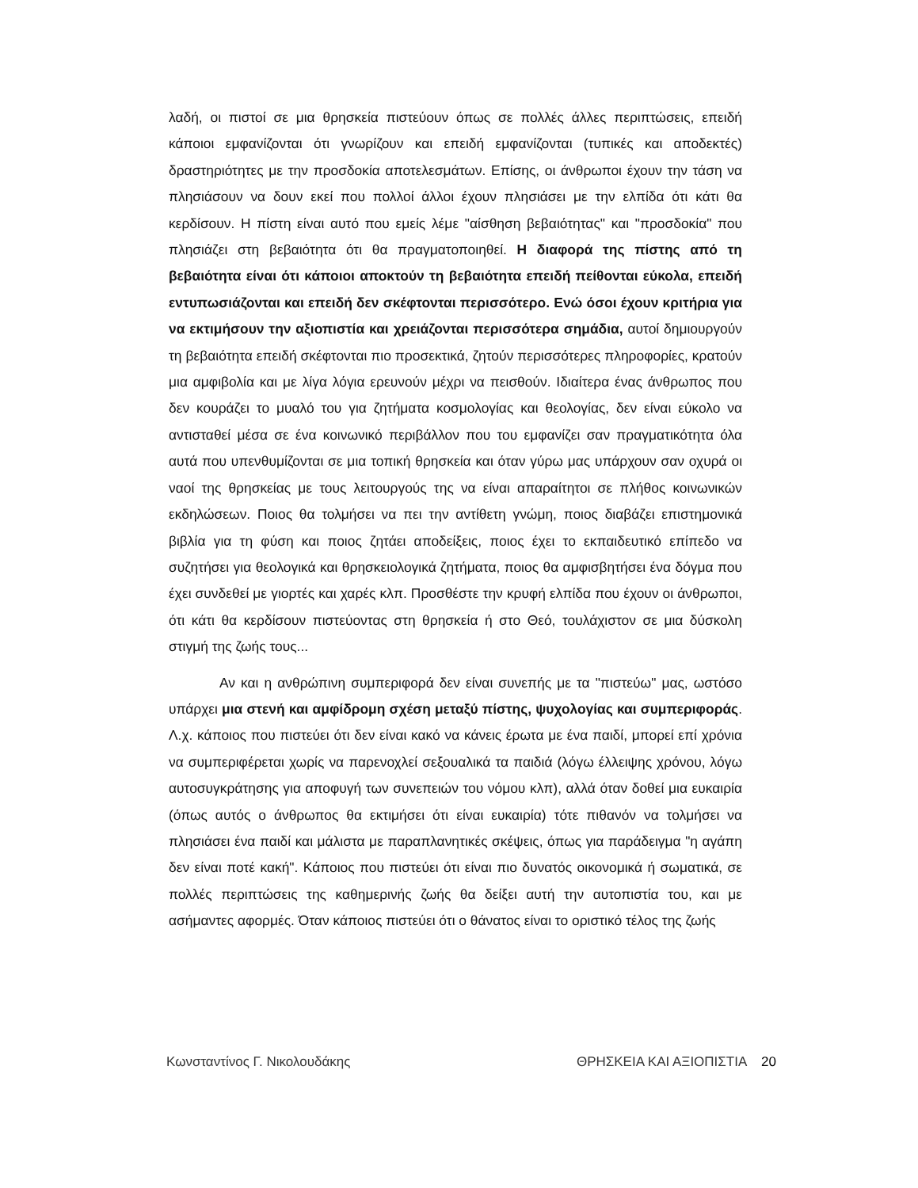λαδή, οι πιστοί σε μια θρησκεία πιστεύουν όπως σε πολλές άλλες περιπτώσεις, επειδή κάποιοι εμφανίζονται ότι γνωρίζουν και επειδή εμφανίζονται (τυπικές και αποδεκτές) δραστηριότητες με την προσδοκία αποτελεσμάτων. Επίσης, οι άνθρωποι έχουν την τάση να πλησιάσουν να δουν εκεί που πολλοί άλλοι έχουν πλησιάσει με την ελπίδα ότι κάτι θα κερδίσουν. Η πίστη είναι αυτό που εμείς λέμε "αίσθηση βεβαιότητας" και "προσδοκία" που πλησιάζει στη βεβαιότητα ότι θα πραγματοποιηθεί. Η διαφορά της πίστης από τη βεβαιότητα είναι ότι κάποιοι αποκτούν τη βεβαιότητα επειδή πείθονται εύκολα, επειδή εντυπωσιάζονται και επειδή δεν σκέφτονται περισσότερο. Ενώ όσοι έχουν κριτήρια για να εκτιμήσουν την αξιοπιστία και χρειάζονται περισσότερα σημάδια, αυτοί δημιουργούν τη βεβαιότητα επειδή σκέφτονται πιο προσεκτικά, ζητούν περισσότερες πληροφορίες, κρατούν μια αμφιβολία και με λίγα λόγια ερευνούν μέχρι να πεισθούν. Ιδιαίτερα ένας άνθρωπος που δεν κουράζει το μυαλό του για ζητήματα κοσμολογίας και θεολογίας, δεν είναι εύκολο να αντισταθεί μέσα σε ένα κοινωνικό περιβάλλον που του εμφανίζει σαν πραγματικότητα όλα αυτά που υπενθυμίζονται σε μια τοπική θρησκεία και όταν γύρω μας υπάρχουν σαν οχυρά οι ναοί της θρησκείας με τους λειτουργούς της να είναι απαραίτητοι σε πλήθος κοινωνικών εκδηλώσεων. Ποιος θα τολμήσει να πει την αντίθετη γνώμη, ποιος διαβάζει επιστημονικά βιβλία για τη φύση και ποιος ζητάει αποδείξεις, ποιος έχει το εκπαιδευτικό επίπεδο να συζητήσει για θεολογικά και θρησκειολογικά ζητήματα, ποιος θα αμφισβητήσει ένα δόγμα που έχει συνδεθεί με γιορτές και χαρές κλπ. Προσθέστε την κρυφή ελπίδα που έχουν οι άνθρωποι, ότι κάτι θα κερδίσουν πιστεύοντας στη θρησκεία ή στο Θεό, τουλάχιστον σε μια δύσκολη στιγμή της ζωής τους...
Αν και η ανθρώπινη συμπεριφορά δεν είναι συνεπής με τα "πιστεύω" μας, ωστόσο υπάρχει μια στενή και αμφίδρομη σχέση μεταξύ πίστης, ψυχολογίας και συμπεριφοράς. Λ.χ. κάποιος που πιστεύει ότι δεν είναι κακό να κάνεις έρωτα με ένα παιδί, μπορεί επί χρόνια να συμπεριφέρεται χωρίς να παρενοχλεί σεξουαλικά τα παιδιά (λόγω έλλειψης χρόνου, λόγω αυτοσυγκράτησης για αποφυγή των συνεπειών του νόμου κλπ), αλλά όταν δοθεί μια ευκαιρία (όπως αυτός ο άνθρωπος θα εκτιμήσει ότι είναι ευκαιρία) τότε πιθανόν να τολμήσει να πλησιάσει ένα παιδί και μάλιστα με παραπλανητικές σκέψεις, όπως για παράδειγμα "η αγάπη δεν είναι ποτέ κακή". Κάποιος που πιστεύει ότι είναι πιο δυνατός οικονομικά ή σωματικά, σε πολλές περιπτώσεις της καθημερινής ζωής θα δείξει αυτή την αυτοπιστία του, και με ασήμαντες αφορμές. Όταν κάποιος πιστεύει ότι ο θάνατος είναι το οριστικό τέλος της ζωής
Κωνσταντίνος Γ. Νικολουδάκης ΘΡΗΣΚΕΙΑ ΚΑΙ ΑΞΙΟΠΙΣΤΙΑ 20